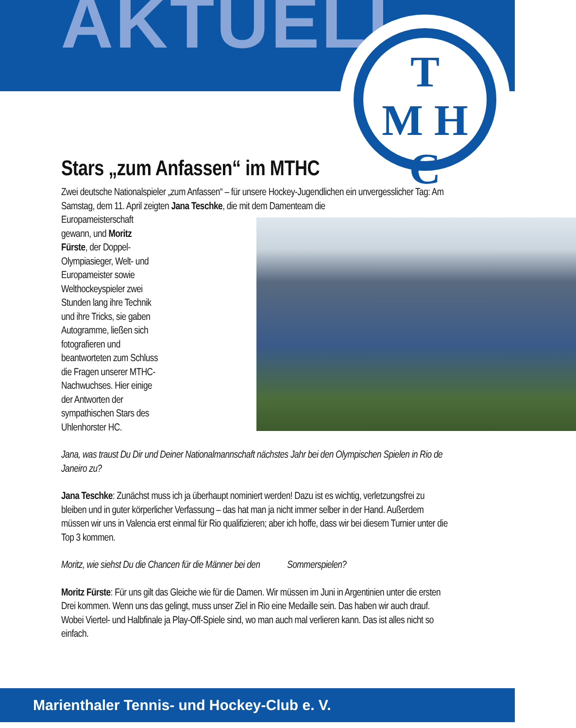AKTUELL
T
M H
C
Stars „zum Anfassen“ im MTHC
Zwei deutsche Nationalspieler „zum Anfassen“ – für unsere Hockey-Jugendlichen ein unvergesslicher Tag: Am Samstag, dem 11. April zeigten Jana Teschke, die mit dem Damenteam die
Europameisterschaft
gewann, und Moritz
Fürste, der Doppel-
Olympiasieger, Welt- und
Europameister sowie
Welthockeyspieler zwei
Stunden lang ihre Technik
und ihre Tricks, sie gaben
Autogramme, ließen sich
fotografieren und
beantworteten zum Schluss
die Fragen unserer MTHC-
Nachwuchses. Hier einige
der Antworten der
sympathischen Stars des
Uhlenhorster HC.
Jana, was traust Du Dir und Deiner Nationalmannschaft nächstes Jahr bei den Olympischen Spielen in Rio de Janeiro zu?
Jana Teschke: Zunächst muss ich ja überhaupt nominiert werden! Dazu ist es wichtig, verletzungsfrei zu bleiben und in guter körperlicher Verfassung – das hat man ja nicht immer selber in der Hand. Außerdem müssen wir uns in Valencia erst einmal für Rio qualifizieren; aber ich hoffe, dass wir bei diesem Turnier unter die Top 3 kommen.
Moritz, wie siehst Du die Chancen für die Männer bei den Sommerspielen?
Moritz Fürste: Für uns gilt das Gleiche wie für die Damen. Wir müssen im Juni in Argentinien unter die ersten Drei kommen. Wenn uns das gelingt, muss unser Ziel in Rio eine Medaille sein. Das haben wir auch drauf. Wobei Viertel- und Halbfinale ja Play-Off-Spiele sind, wo man auch mal verlieren kann. Das ist alles nicht so einfach.
Marienthaler Tennis- und Hockey-Club e. V.